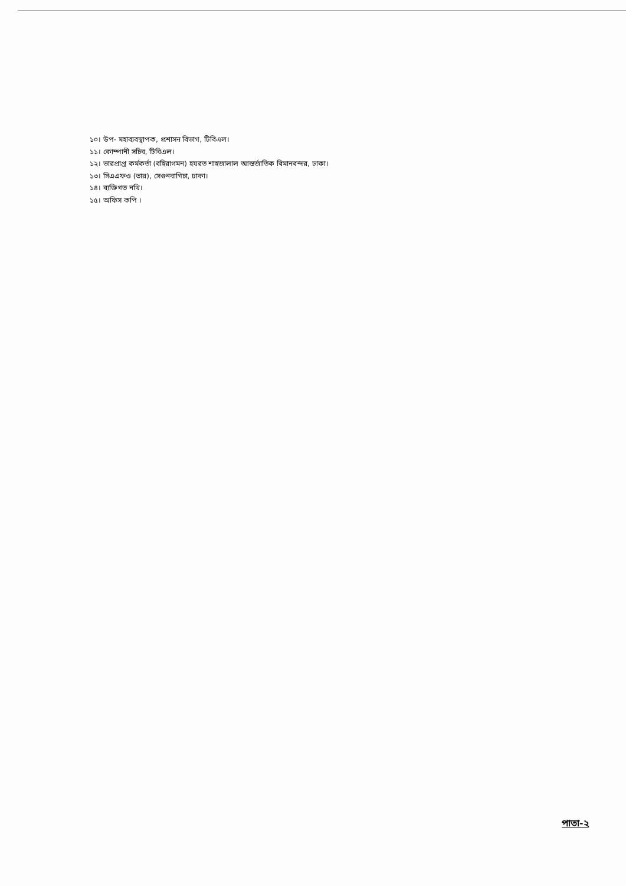১০। উপ- মহাব্যবস্থাপক, প্রশাসন বিভাগ, টিবিএল।
১১। কোম্পানী সচিব, টিবিএল।
১২। ভারপ্রাপ্ত কর্মকর্তা (বহিরাগমন) হযরত শাহজালাল আন্তর্জাতিক বিমানবন্দর, ঢাকা।
১৩। সিএএফও (তার), সেগুনবাগিচা, ঢাকা।
১৪। ব্যক্তিগত নথি।
১৫। অফিস কপি ।
পাতা-২